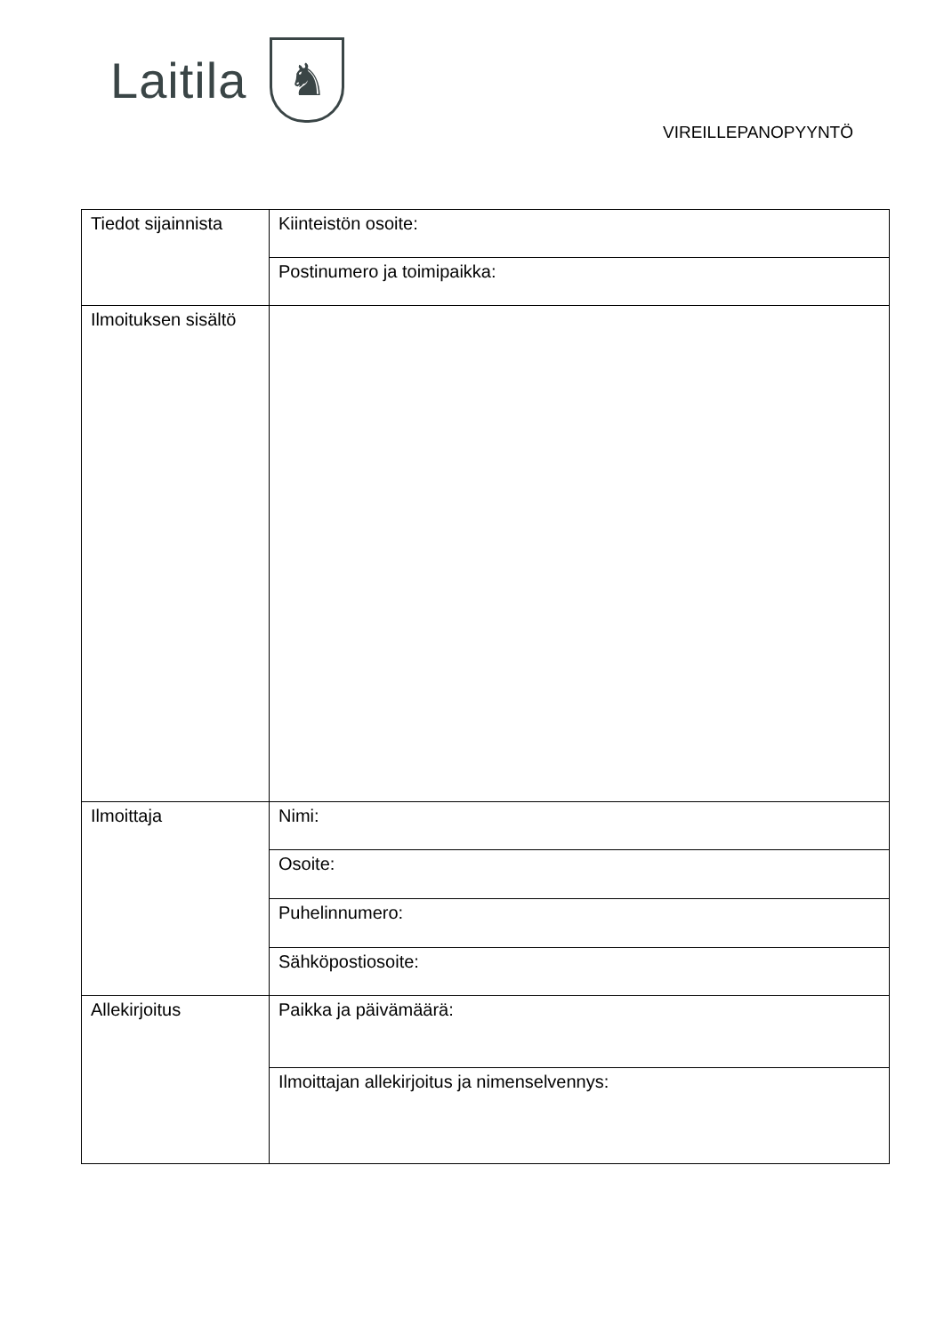Laitila ♞
VIREILLEPANOPYYNTÖ
| Tiedot sijainnista | Kiinteistön osoite: |
| | Postinumero ja toimipaikka: |
| Ilmoituksen sisältö | |
| Ilmoittaja | Nimi: |
| | Osoite: |
| | Puhelinnumero: |
| | Sähköpostiosoite: |
| Allekirjoitus | Paikka ja päivämäärä: |
| | Ilmoittajan allekirjoitus ja nimenselvennys: |